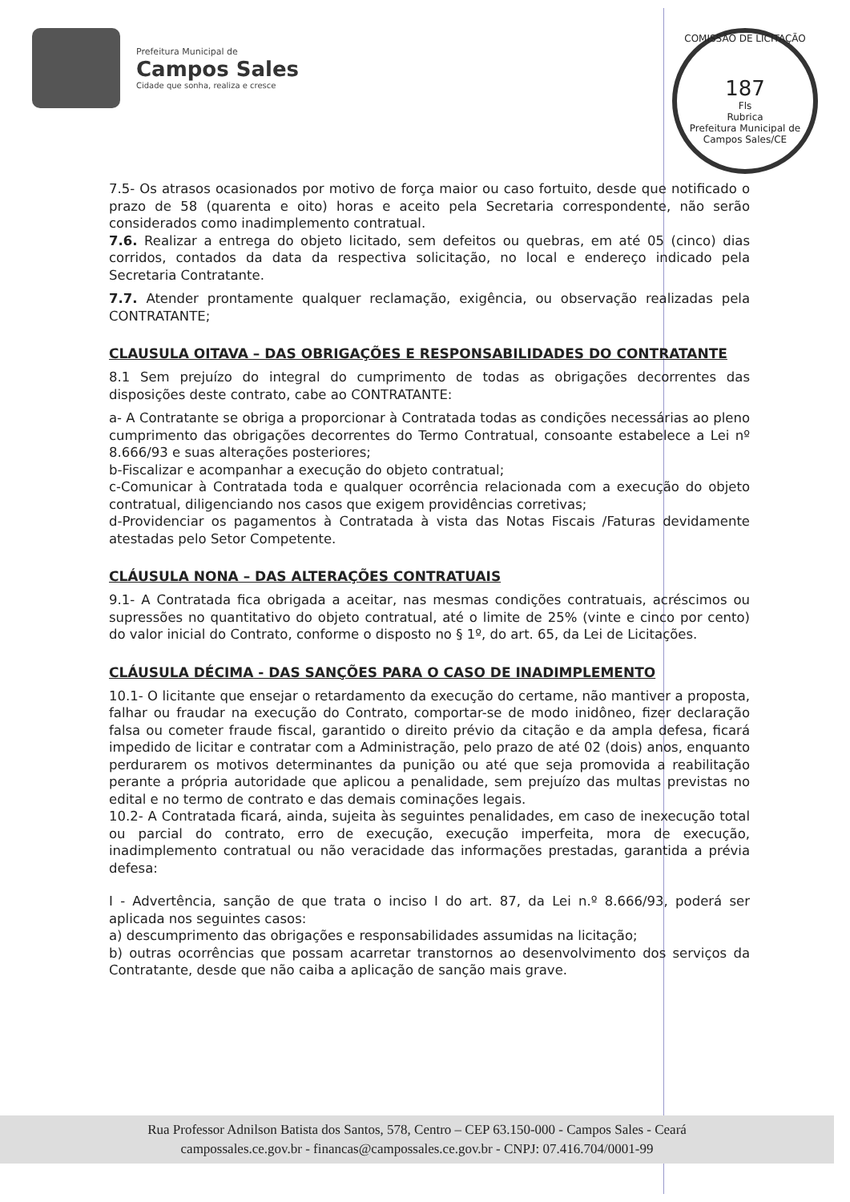Prefeitura Municipal de
Campos Sales
Cidade que sonha, realiza e cresce
COMISSÃO DE LICITAÇÃO
187
Fls
Rubrica
Prefeitura Municipal de Campos Sales/CE
7.5- Os atrasos ocasionados por motivo de força maior ou caso fortuito, desde que notificado o prazo de 58 (quarenta e oito) horas e aceito pela Secretaria correspondente, não serão considerados como inadimplemento contratual.
7.6. Realizar a entrega do objeto licitado, sem defeitos ou quebras, em até 05 (cinco) dias corridos, contados da data da respectiva solicitação, no local e endereço indicado pela Secretaria Contratante.
7.7. Atender prontamente qualquer reclamação, exigência, ou observação realizadas pela CONTRATANTE;
CLAUSULA OITAVA – DAS OBRIGAÇÕES E RESPONSABILIDADES DO CONTRATANTE
8.1 Sem prejuízo do integral do cumprimento de todas as obrigações decorrentes das disposições deste contrato, cabe ao CONTRATANTE:
a- A Contratante se obriga a proporcionar à Contratada todas as condições necessárias ao pleno cumprimento das obrigações decorrentes do Termo Contratual, consoante estabelece a Lei nº 8.666/93 e suas alterações posteriores;
b-Fiscalizar e acompanhar a execução do objeto contratual;
c-Comunicar à Contratada toda e qualquer ocorrência relacionada com a execução do objeto contratual, diligenciando nos casos que exigem providências corretivas;
d-Providenciar os pagamentos à Contratada à vista das Notas Fiscais /Faturas devidamente atestadas pelo Setor Competente.
CLÁUSULA NONA – DAS ALTERAÇÕES CONTRATUAIS
9.1- A Contratada fica obrigada a aceitar, nas mesmas condições contratuais, acréscimos ou supressões no quantitativo do objeto contratual, até o limite de 25% (vinte e cinco por cento) do valor inicial do Contrato, conforme o disposto no § 1º, do art. 65, da Lei de Licitações.
CLÁUSULA DÉCIMA - DAS SANÇÕES PARA O CASO DE INADIMPLEMENTO
10.1- O licitante que ensejar o retardamento da execução do certame, não mantiver a proposta, falhar ou fraudar na execução do Contrato, comportar-se de modo inidôneo, fizer declaração falsa ou cometer fraude fiscal, garantido o direito prévio da citação e da ampla defesa, ficará impedido de licitar e contratar com a Administração, pelo prazo de até 02 (dois) anos, enquanto perdurarem os motivos determinantes da punição ou até que seja promovida a reabilitação perante a própria autoridade que aplicou a penalidade, sem prejuízo das multas previstas no edital e no termo de contrato e das demais cominações legais.
10.2- A Contratada ficará, ainda, sujeita às seguintes penalidades, em caso de inexecução total ou parcial do contrato, erro de execução, execução imperfeita, mora de execução, inadimplemento contratual ou não veracidade das informações prestadas, garantida a prévia defesa:
I - Advertência, sanção de que trata o inciso I do art. 87, da Lei n.º 8.666/93, poderá ser aplicada nos seguintes casos:
a) descumprimento das obrigações e responsabilidades assumidas na licitação;
b) outras ocorrências que possam acarretar transtornos ao desenvolvimento dos serviços da Contratante, desde que não caiba a aplicação de sanção mais grave.
Rua Professor Adnilson Batista dos Santos, 578, Centro – CEP 63.150-000 - Campos Sales - Ceará
campossales.ce.gov.br - financas@campossales.ce.gov.br - CNPJ: 07.416.704/0001-99